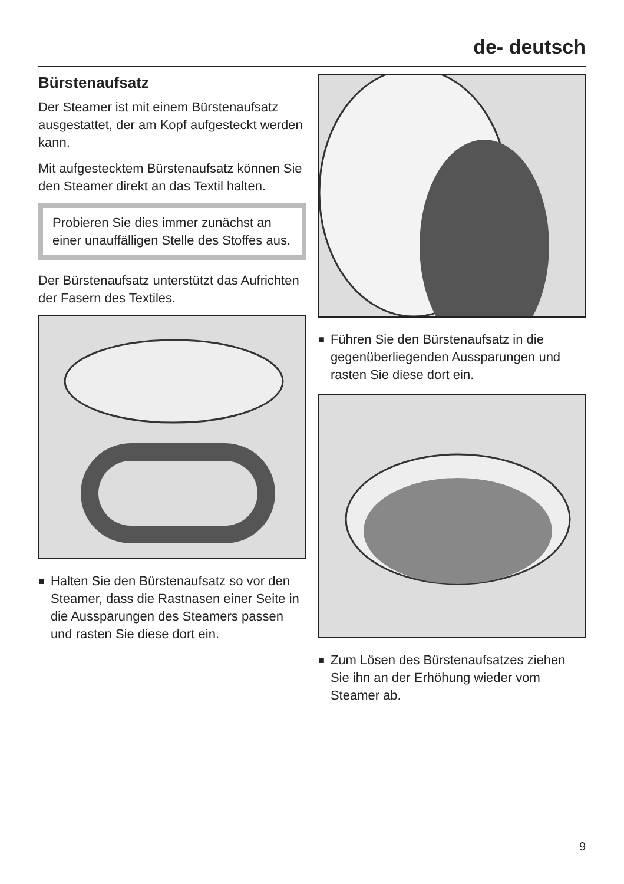de- deutsch
Bürstenaufsatz
Der Steamer ist mit einem Bürstenauf­satz ausgestattet, der am Kopf aufge­steckt werden kann.
Mit aufgestecktem Bürstenaufsatz kön­nen Sie den Steamer direkt an das Tex­til halten.
Probieren Sie dies immer zunächst an einer unauffälligen Stelle des Stoffes aus.
Der Bürstenaufsatz unterstützt das Auf­richten der Fasern des Textiles.
■
Halten Sie den Bürstenaufsatz so vor den Steamer, dass die Rastnasen ei­ner Seite in die Aussparungen des Steamers passen und rasten Sie die­se dort ein.
■
Führen Sie den Bürstenaufsatz in die gegenüberliegenden Aussparungen und rasten Sie diese dort ein.
■
Zum Lösen des Bürstenaufsatzes zie­hen Sie ihn an der Erhöhung wieder vom Steamer ab.
9